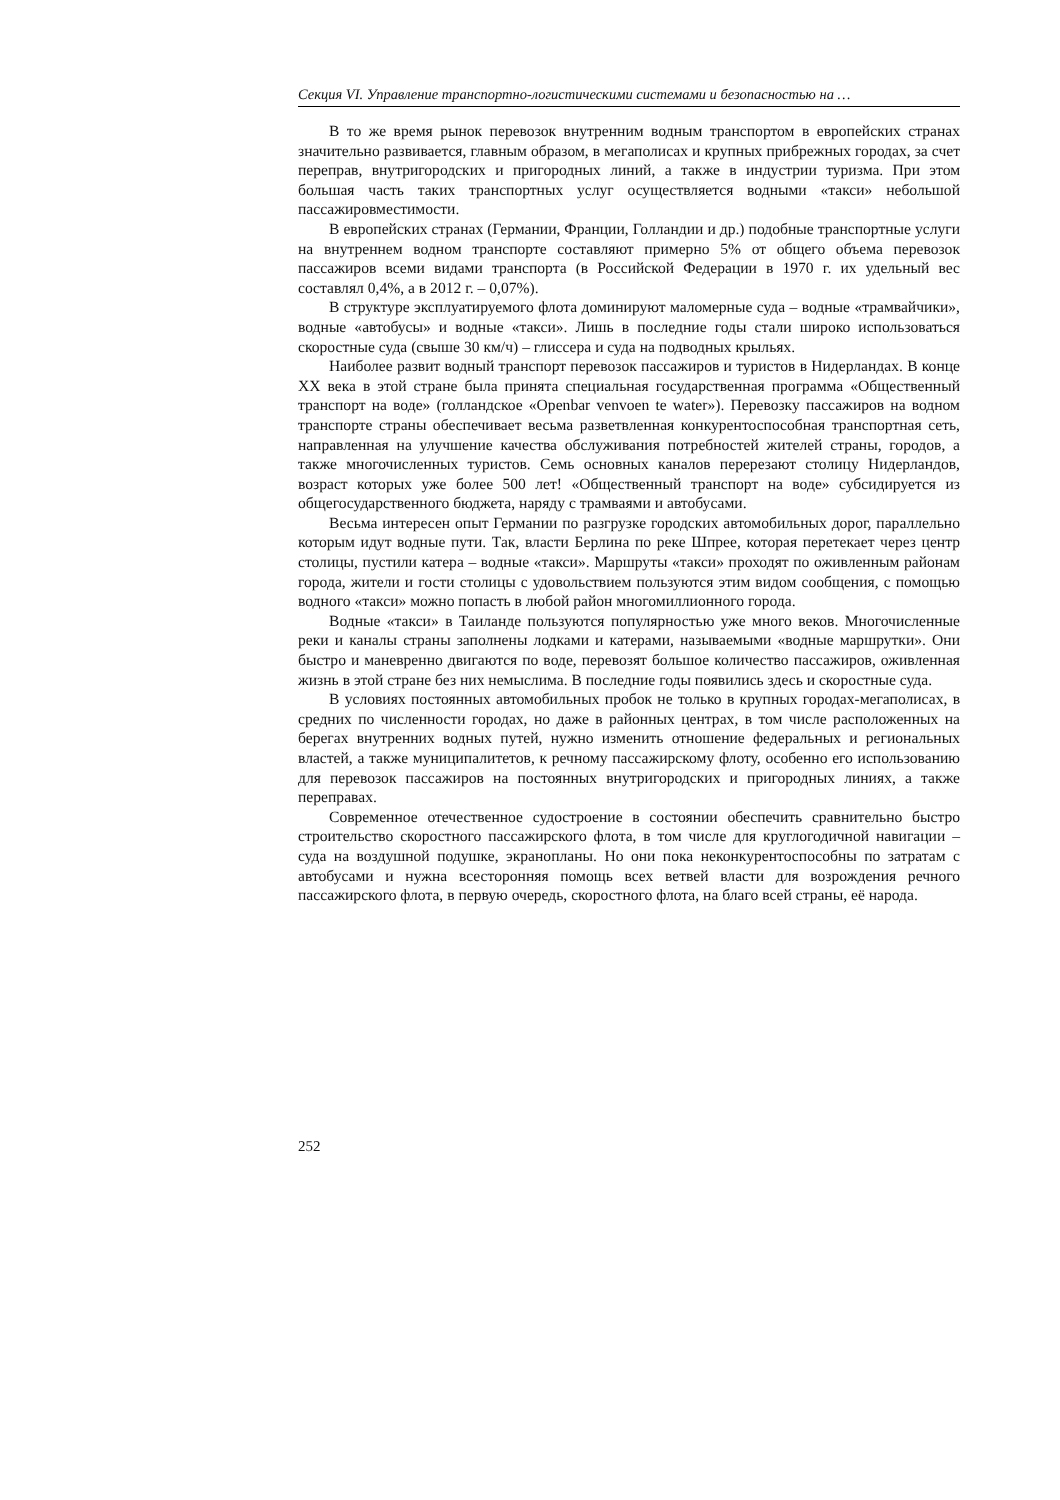Секция VI. Управление транспортно-логистическими системами и безопасностью на …
В то же время рынок перевозок внутренним водным транспортом в европейских странах значительно развивается, главным образом, в мегаполисах и крупных прибрежных городах, за счет переправ, внутригородских и пригородных линий, а также в индустрии туризма. При этом большая часть таких транспортных услуг осуществляется водными «такси» небольшой пассажировместимости.
В европейских странах (Германии, Франции, Голландии и др.) подобные транспортные услуги на внутреннем водном транспорте составляют примерно 5% от общего объема перевозок пассажиров всеми видами транспорта (в Российской Федерации в 1970 г. их удельный вес составлял 0,4%, а в 2012 г. – 0,07%).
В структуре эксплуатируемого флота доминируют маломерные суда – водные «трамвайчики», водные «автобусы» и водные «такси». Лишь в последние годы стали широко использоваться скоростные суда (свыше 30 км/ч) – глиссера и суда на подводных крыльях.
Наиболее развит водный транспорт перевозок пассажиров и туристов в Нидерландах. В конце XX века в этой стране была принята специальная государственная программа «Общественный транспорт на воде» (голландское «Openbar venvoen te water»). Перевозку пассажиров на водном транспорте страны обеспечивает весьма разветвленная конкурентоспособная транспортная сеть, направленная на улучшение качества обслуживания потребностей жителей страны, городов, а также многочисленных туристов. Семь основных каналов перерезают столицу Нидерландов, возраст которых уже более 500 лет! «Общественный транспорт на воде» субсидируется из общегосударственного бюджета, наряду с трамваями и автобусами.
Весьма интересен опыт Германии по разгрузке городских автомобильных дорог, параллельно которым идут водные пути. Так, власти Берлина по реке Шпрее, которая перетекает через центр столицы, пустили катера – водные «такси». Маршруты «такси» проходят по оживленным районам города, жители и гости столицы с удовольствием пользуются этим видом сообщения, с помощью водного «такси» можно попасть в любой район многомиллионного города.
Водные «такси» в Таиланде пользуются популярностью уже много веков. Многочисленные реки и каналы страны заполнены лодками и катерами, называемыми «водные маршрутки». Они быстро и маневренно двигаются по воде, перевозят большое количество пассажиров, оживленная жизнь в этой стране без них немыслима. В последние годы появились здесь и скоростные суда.
В условиях постоянных автомобильных пробок не только в крупных городах-мегаполисах, в средних по численности городах, но даже в районных центрах, в том числе расположенных на берегах внутренних водных путей, нужно изменить отношение федеральных и региональных властей, а также муниципалитетов, к речному пассажирскому флоту, особенно его использованию для перевозок пассажиров на постоянных внутригородских и пригородных линиях, а также переправах.
Современное отечественное судостроение в состоянии обеспечить сравнительно быстро строительство скоростного пассажирского флота, в том числе для круглогодичной навигации – суда на воздушной подушке, экранопланы. Но они пока неконкурентоспособны по затратам с автобусами и нужна всесторонняя помощь всех ветвей власти для возрождения речного пассажирского флота, в первую очередь, скоростного флота, на благо всей страны, её народа.
252